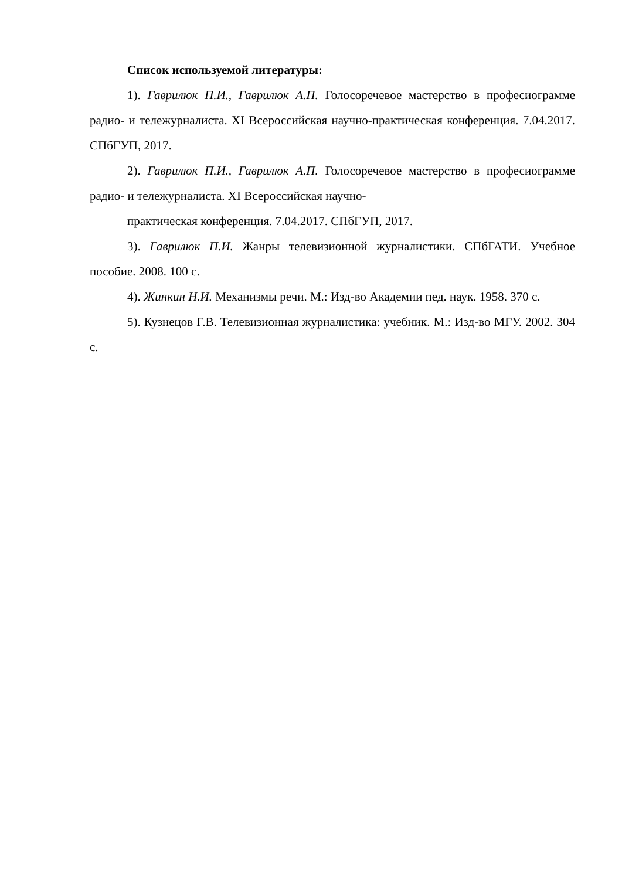Список используемой литературы:
1). Гаврилюк П.И., Гаврилюк А.П. Голосоречевое мастерство в професиограмме радио- и тележурналиста. XI Всероссийская научно-практическая конференция. 7.04.2017. СПбГУП, 2017.
2). Гаврилюк П.И., Гаврилюк А.П. Голосоречевое мастерство в професиограмме радио- и тележурналиста. XI Всероссийская научно-
практическая конференция. 7.04.2017. СПбГУП, 2017.
3). Гаврилюк П.И. Жанры телевизионной журналистики. СПбГАТИ. Учебное пособие. 2008. 100 с.
4). Жинкин Н.И. Механизмы речи. М.: Изд-во Академии пед. наук. 1958. 370 с.
5). Кузнецов Г.В. Телевизионная журналистика: учебник. М.: Изд-во МГУ. 2002. 304 с.